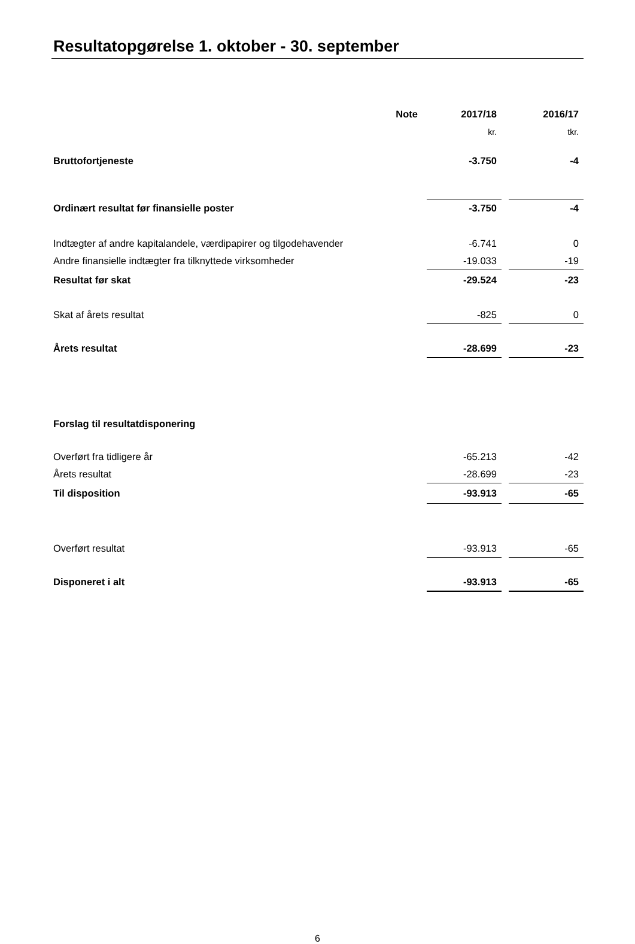Resultatopgørelse 1. oktober - 30. september
| | Note | 2017/18 | | 2016/17 |
| | | kr. | | tkr. |
| Bruttofortjeneste | | -3.750 | | -4 |
| Ordinært resultat før finansielle poster | | -3.750 | | -4 |
| Indtægter af andre kapitalandele, værdipapirer og tilgodehavender | | -6.741 | | 0 |
| Andre finansielle indtægter fra tilknyttede virksomheder | | -19.033 | | -19 |
| Resultat før skat | | -29.524 | | -23 |
| Skat af årets resultat | | -825 | | 0 |
| Årets resultat | | -28.699 | | -23 |
| Forslag til resultatdisponering | | | | |
| Overført fra tidligere år | | -65.213 | | -42 |
| Årets resultat | | -28.699 | | -23 |
| Til disposition | | -93.913 | | -65 |
| Overført resultat | | -93.913 | | -65 |
| Disponeret i alt | | -93.913 | | -65 |
6